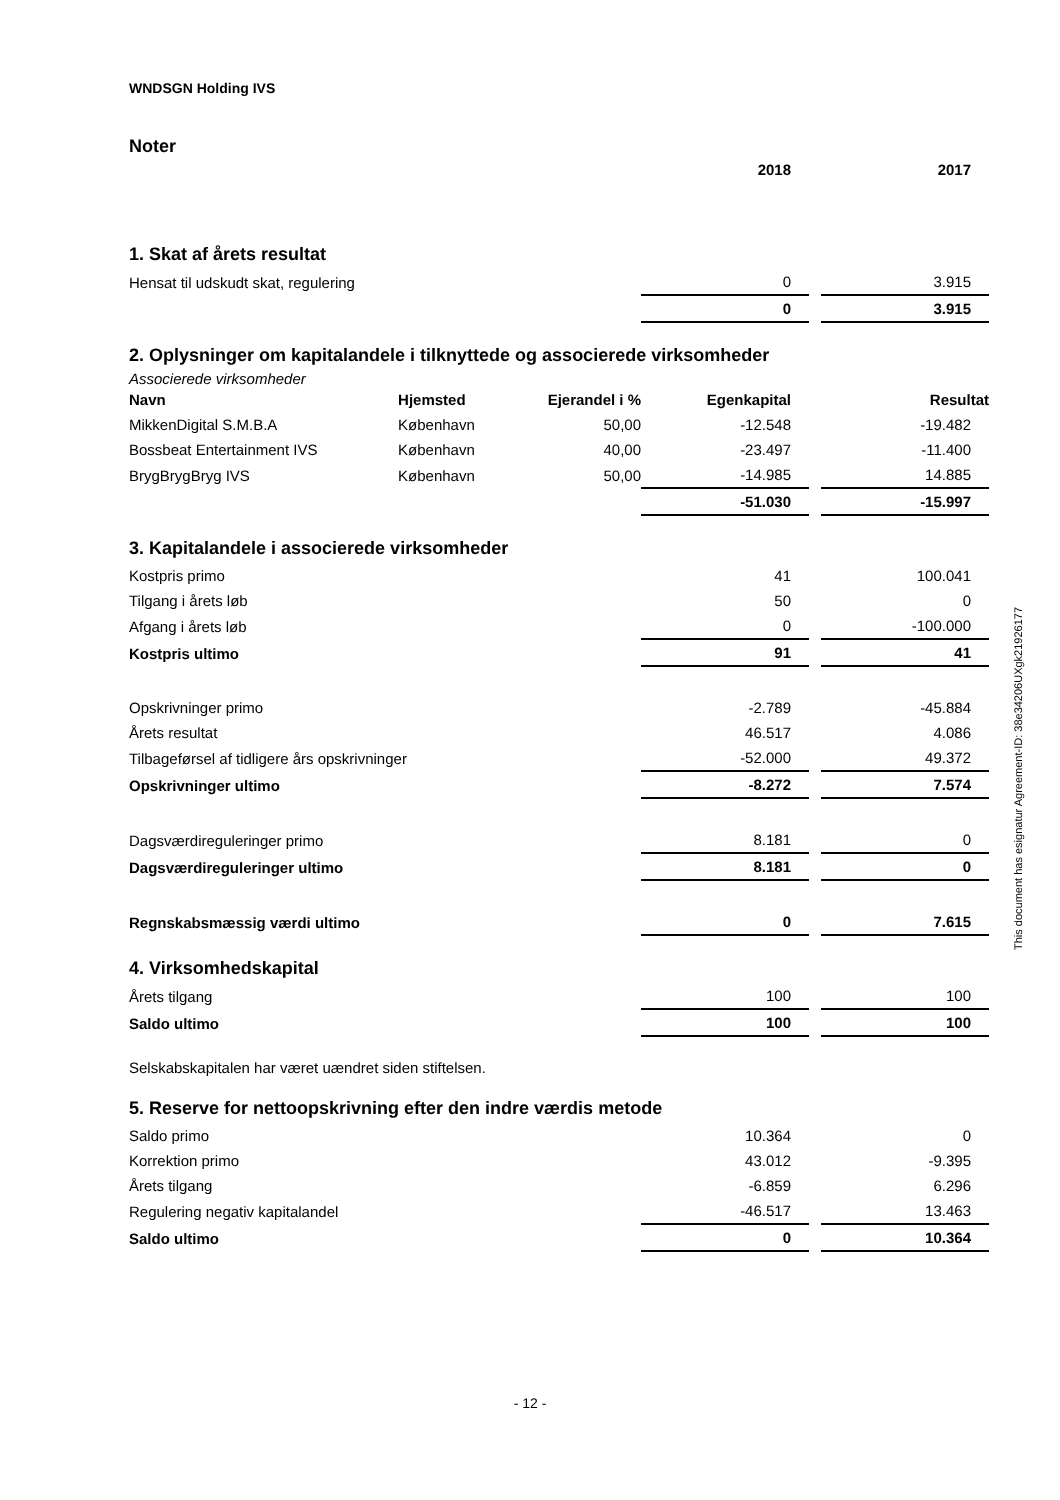WNDSGN Holding IVS
Noter
| | 2018 | | 2017 |
1. Skat af årets resultat
| Hensat til udskudt skat, regulering | 0 | | 3.915 |
| | 0 | | 3.915 |
2. Oplysninger om kapitalandele i tilknyttede og associerede virksomheder
Associerede virksomheder
| Navn | Hjemsted | Ejerandel i % | Egenkapital | | Resultat |
| MikkenDigital S.M.B.A | København | 50,00 | -12.548 | | -19.482 |
| Bossbeat Entertainment IVS | København | 40,00 | -23.497 | | -11.400 |
| BrygBrygBryg IVS | København | 50,00 | -14.985 | | 14.885 |
| | | | -51.030 | | -15.997 |
3. Kapitalandele i associerede virksomheder
| Kostpris primo | 41 | | 100.041 |
| Tilgang i årets løb | 50 | | 0 |
| Afgang i årets løb | 0 | | -100.000 |
| Kostpris ultimo | 91 | | 41 |
| Opskrivninger primo | -2.789 | | -45.884 |
| Årets resultat | 46.517 | | 4.086 |
| Tilbageførsel af tidligere års opskrivninger | -52.000 | | 49.372 |
| Opskrivninger ultimo | -8.272 | | 7.574 |
| Dagsværdireguleringer primo | 8.181 | | 0 |
| Dagsværdireguleringer ultimo | 8.181 | | 0 |
| Regnskabsmæssig værdi ultimo | 0 | | 7.615 |
4. Virksomhedskapital
| Årets tilgang | 100 | | 100 |
| Saldo ultimo | 100 | | 100 |
Selskabskapitalen har været uændret siden stiftelsen.
5. Reserve for nettoopskrivning efter den indre værdis metode
| Saldo primo | 10.364 | | 0 |
| Korrektion primo | 43.012 | | -9.395 |
| Årets tilgang | -6.859 | | 6.296 |
| Regulering negativ kapitalandel | -46.517 | | 13.463 |
| Saldo ultimo | 0 | | 10.364 |
This document has esignatur Agreement-ID: 38e34206UXgk21926177
- 12 -